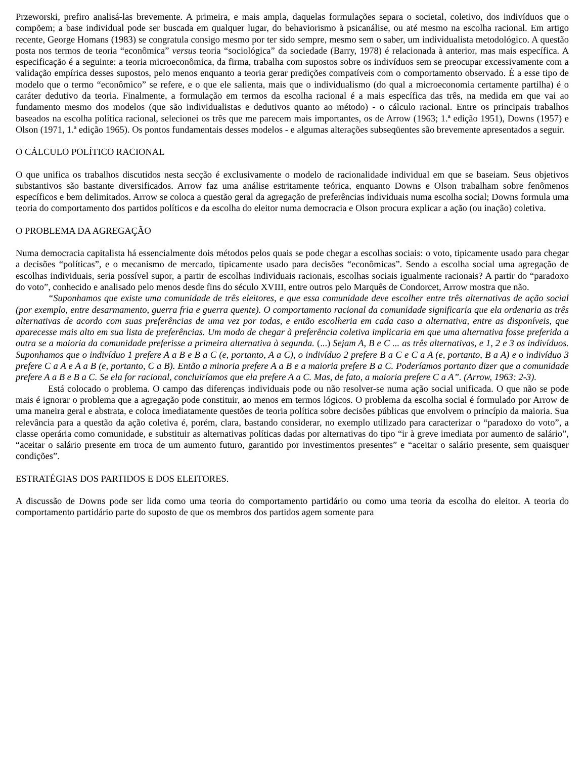Przeworski, prefiro analisá-las brevemente. A primeira, e mais ampla, daquelas formulações separa o societal, coletivo, dos indivíduos que o compõem; a base individual pode ser buscada em qualquer lugar, do behaviorismo à psicanálise, ou até mesmo na escolha racional. Em artigo recente, George Homans (1983) se congratula consigo mesmo por ter sido sempre, mesmo sem o saber, um individualista metodológico. A questão posta nos termos de teoria “econômica” versus teoria “sociológica” da sociedade (Barry, 1978) é relacionada à anterior, mas mais específica. A especificação é a seguinte: a teoria microeconômica, da firma, trabalha com supostos sobre os indivíduos sem se preocupar excessivamente com a validação empírica desses supostos, pelo menos enquanto a teoria gerar predições compatíveis com o comportamento observado. É a esse tipo de modelo que o termo “econômico” se refere, e o que ele salienta, mais que o individualismo (do qual a microeconomia certamente partilha) é o caráter dedutivo da teoria. Finalmente, a formulação em termos da escolha racional é a mais específica das três, na medida em que vai ao fundamento mesmo dos modelos (que são individualistas e dedutivos quanto ao método) - o cálculo racional. Entre os principais trabalhos baseados na escolha política racional, selecionei os três que me parecem mais importantes, os de Arrow (1963; 1.ª edição 1951), Downs (1957) e Olson (1971, 1.ª edição 1965). Os pontos fundamentais desses modelos - e algumas alterações subseqüentes são brevemente apresentados a seguir.
O CÁLCULO POLÍTICO RACIONAL
O que unifica os trabalhos discutidos nesta secção é exclusivamente o modelo de racionalidade individual em que se baseiam. Seus objetivos substantivos são bastante diversificados. Arrow faz uma análise estritamente teórica, enquanto Downs e Olson trabalham sobre fenômenos específicos e bem delimitados. Arrow se coloca a questão geral da agregação de preferências individuais numa escolha social; Downs formula uma teoria do comportamento dos partidos políticos e da escolha do eleitor numa democracia e Olson procura explicar a ação (ou inação) coletiva.
O PROBLEMA DA AGREGAÇÃO
Numa democracia capitalista há essencialmente dois métodos pelos quais se pode chegar a escolhas sociais: o voto, tipicamente usado para chegar a decisões “políticas”, e o mecanismo de mercado, tipicamente usado para decisões “econômicas”. Sendo a escolha social uma agregação de escolhas individuais, seria possível supor, a partir de escolhas individuais racionais, escolhas sociais igualmente racionais? A partir do “paradoxo do voto”, conhecido e analisado pelo menos desde fins do século XVIII, entre outros pelo Marquês de Condorcet, Arrow mostra que não.
“Suponhamos que existe uma comunidade de três eleitores, e que essa comunidade deve escolher entre três alternativas de ação social (por exemplo, entre desarmamento, guerra fria e guerra quente). O comportamento racional da comunidade significaria que ela ordenaria as três alternativas de acordo com suas preferências de uma vez por todas, e então escolheria em cada caso a alternativa, entre as disponíveis, que aparecesse mais alto em sua lista de preferências. Um modo de chegar à preferência coletiva implicaria em que uma alternativa fosse preferida a outra se a maioria da comunidade preferisse a primeira alternativa à segunda. (...) Sejam A, B e C ... as três alternativas, e 1, 2 e 3 os indivíduos. Suponhamos que o indivíduo 1 prefere A a B e B a C (e, portanto, A a C), o indivíduo 2 prefere B a C e C a A (e, portanto, B a A) e o indivíduo 3 prefere C a A e A a B (e, portanto, C a B). Então a minoria prefere A a B e a maioria prefere B a C. Poderíamos portanto dizer que a comunidade prefere A a B e B a C. Se ela for racional, concluiríamos que ela prefere A a C. Mas, de fato, a maioria prefere C a A”. (Arrow, 1963: 2-3).
Está colocado o problema. O campo das diferenças individuais pode ou não resolver-se numa ação social unificada. O que não se pode mais é ignorar o problema que a agregação pode constituir, ao menos em termos lógicos. O problema da escolha social é formulado por Arrow de uma maneira geral e abstrata, e coloca imediatamente questões de teoria política sobre decisões públicas que envolvem o princípio da maioria. Sua relevância para a questão da ação coletiva é, porém, clara, bastando considerar, no exemplo utilizado para caracterizar o “paradoxo do voto”, a classe operária como comunidade, e substituir as alternativas políticas dadas por alternativas do tipo “ir à greve imediata por aumento de salário”, “aceitar o salário presente em troca de um aumento futuro, garantido por investimentos presentes” e “aceitar o salário presente, sem quaisquer condições”.
ESTRATÉGIAS DOS PARTIDOS E DOS ELEITORES.
A discussão de Downs pode ser lida como uma teoria do comportamento partidário ou como uma teoria da escolha do eleitor. A teoria do comportamento partidário parte do suposto de que os membros dos partidos agem somente para